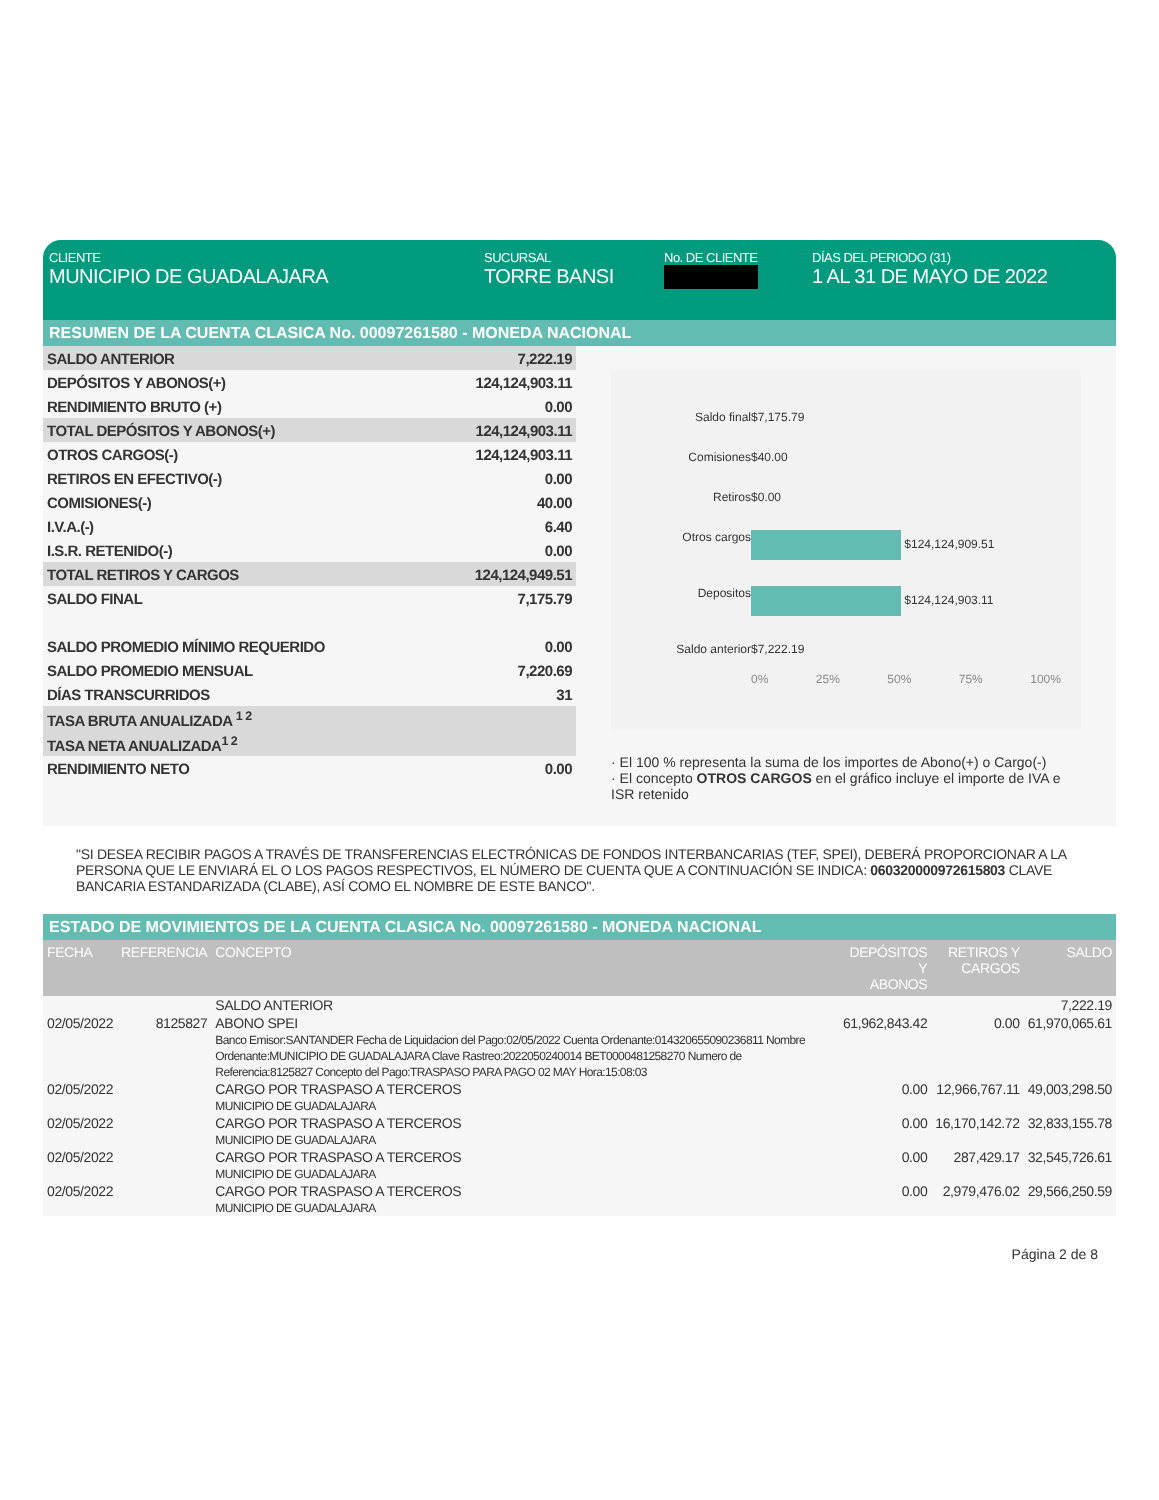CLIENTE
MUNICIPIO DE GUADALAJARA
SUCURSAL
TORRE BANSI
No. DE CLIENTE DÍAS DEL PERIODO (31)
1 AL 31 DE MAYO DE 2022
RESUMEN DE LA CUENTA CLASICA No. 00097261580 - MONEDA NACIONAL
| SALDO ANTERIOR | 7,222.19 |
| DEPÓSITOS Y ABONOS(+) | 124,124,903.11 |
| RENDIMIENTO BRUTO (+) | 0.00 |
| TOTAL DEPÓSITOS Y ABONOS(+) | 124,124,903.11 |
| OTROS CARGOS(-) | 124,124,903.11 |
| RETIROS EN EFECTIVO(-) | 0.00 |
| COMISIONES(-) | 40.00 |
| I.V.A.(-) | 6.40 |
| I.S.R. RETENIDO(-) | 0.00 |
| TOTAL RETIROS Y CARGOS | 124,124,949.51 |
| SALDO FINAL | 7,175.79 |
| SALDO PROMEDIO MÍNIMO REQUERIDO | 0.00 |
| SALDO PROMEDIO MENSUAL | 7,220.69 |
| DÍAS TRANSCURRIDOS | 31 |
| TASA BRUTA ANUALIZADA <sup>1 2</sup> | |
| TASA NETA ANUALIZADA<sup>1 2</sup> | |
| RENDIMIENTO NETO | 0.00 |
Saldo final $7,175.79 Comisiones $40.00 Retiros $0.00 Otros cargos $124,124,909.51 Depositos $124,124,903.11 Saldo anterior $7,222.19
0% 25% 50% 75% 100%
· El 100 % representa la suma de los importes de Abono(+) o Cargo(-)
· El concepto OTROS CARGOS en el gráfico incluye el importe de IVA e ISR retenido
"SI DESEA RECIBIR PAGOS A TRAVÉS DE TRANSFERENCIAS ELECTRÓNICAS DE FONDOS INTERBANCARIAS (TEF, SPEI), DEBERÁ PROPORCIONAR A LA PERSONA QUE LE ENVIARÁ EL O LOS PAGOS RESPECTIVOS, EL NÚMERO DE CUENTA QUE A CONTINUACIÓN SE INDICA: 060320000972615803 CLAVE BANCARIA ESTANDARIZADA (CLABE), ASÍ COMO EL NOMBRE DE ESTE BANCO".
ESTADO DE MOVIMIENTOS DE LA CUENTA CLASICA No. 00097261580 - MONEDA NACIONAL
| FECHA | REFERENCIA | CONCEPTO | DEPÓSITOS Y ABONOS | RETIROS Y CARGOS | SALDO |
| --- | --- | --- | --- | --- | --- |
| | | SALDO ANTERIOR | | | 7,222.19 |
| 02/05/2022 | 8125827 | ABONO SPEI Banco Emisor:SANTANDER Fecha de Liquidacion del Pago:02/05/2022 Cuenta Ordenante:014320655090236811 Nombre Ordenante:MUNICIPIO DE GUADALAJARA Clave Rastreo:2022050240014 BET0000481258270 Numero de Referencia:8125827 Concepto del Pago:TRASPASO PARA PAGO 02 MAY Hora:15:08:03 | 61,962,843.42 | 0.00 | 61,970,065.61 |
| 02/05/2022 | | CARGO POR TRASPASO A TERCEROS MUNICIPIO DE GUADALAJARA | 0.00 | 12,966,767.11 | 49,003,298.50 |
| 02/05/2022 | | CARGO POR TRASPASO A TERCEROS MUNICIPIO DE GUADALAJARA | 0.00 | 16,170,142.72 | 32,833,155.78 |
| 02/05/2022 | | CARGO POR TRASPASO A TERCEROS MUNICIPIO DE GUADALAJARA | 0.00 | 287,429.17 | 32,545,726.61 |
| 02/05/2022 | | CARGO POR TRASPASO A TERCEROS MUNICIPIO DE GUADALAJARA | 0.00 | 2,979,476.02 | 29,566,250.59 |
Página 2 de 8